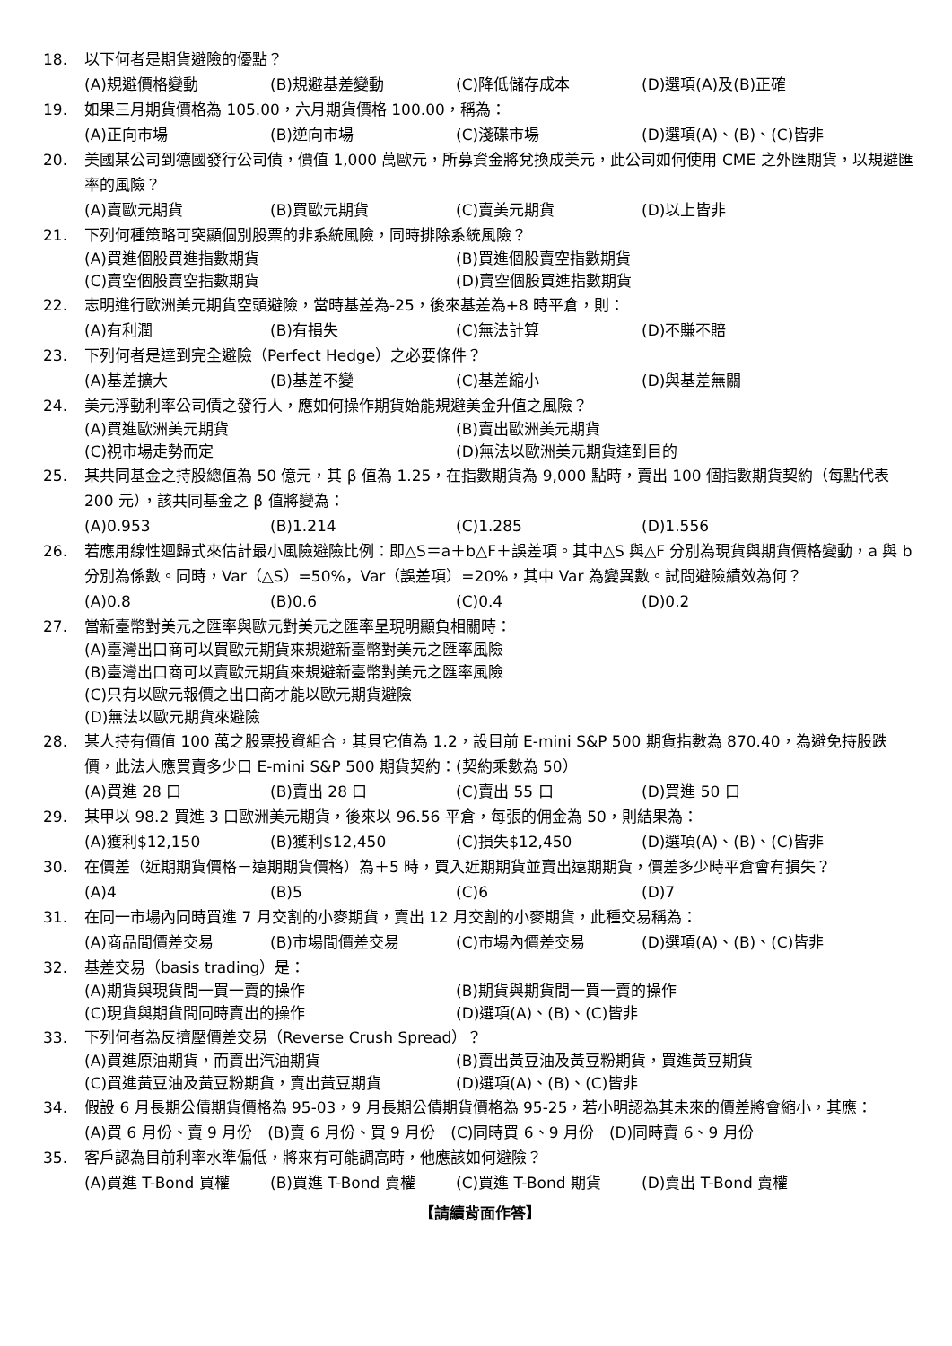18. 以下何者是期貨避險的優點？
(A)規避價格變動 (B)規避基差變動 (C)降低儲存成本 (D)選項(A)及(B)正確
19. 如果三月期貨價格為 105.00，六月期貨價格 100.00，稱為：
(A)正向市場 (B)逆向市場 (C)淺碟市場 (D)選項(A)、(B)、(C)皆非
20. 美國某公司到德國發行公司債，價值 1,000 萬歐元，所募資金將兌換成美元，此公司如何使用 CME 之外匯期貨，以規避匯率的風險？
(A)賣歐元期貨 (B)買歐元期貨 (C)賣美元期貨 (D)以上皆非
21. 下列何種策略可突顯個別股票的非系統風險，同時排除系統風險？
(A)買進個股買進指數期貨 (B)買進個股賣空指數期貨 (C)賣空個股賣空指數期貨 (D)賣空個股買進指數期貨
22. 志明進行歐洲美元期貨空頭避險，當時基差為-25，後來基差為+8 時平倉，則：
(A)有利潤 (B)有損失 (C)無法計算 (D)不賺不賠
23. 下列何者是達到完全避險（Perfect Hedge）之必要條件？
(A)基差擴大 (B)基差不變 (C)基差縮小 (D)與基差無關
24. 美元浮動利率公司債之發行人，應如何操作期貨始能規避美金升值之風險？
(A)買進歐洲美元期貨 (B)賣出歐洲美元期貨 (C)視市場走勢而定 (D)無法以歐洲美元期貨達到目的
25. 某共同基金之持股總值為 50 億元，其 β 值為 1.25，在指數期貨為 9,000 點時，賣出 100 個指數期貨契約（每點代表 200 元），該共同基金之 β 值將變為：
(A)0.953 (B)1.214 (C)1.285 (D)1.556
26. 若應用線性迴歸式來估計最小風險避險比例：即△S＝a＋b△F＋誤差項。其中△S 與△F 分別為現貨與期貨價格變動，a 與 b 分別為係數。同時，Var（△S）=50%，Var（誤差項）=20%，其中 Var 為變異數。試問避險績效為何？
(A)0.8 (B)0.6 (C)0.4 (D)0.2
27. 當新臺幣對美元之匯率與歐元對美元之匯率呈現明顯負相關時：
(A)臺灣出口商可以買歐元期貨來規避新臺幣對美元之匯率風險
(B)臺灣出口商可以賣歐元期貨來規避新臺幣對美元之匯率風險
(C)只有以歐元報價之出口商才能以歐元期貨避險
(D)無法以歐元期貨來避險
28. 某人持有價值 100 萬之股票投資組合，其貝它值為 1.2，設目前 E-mini S&P 500 期貨指數為 870.40，為避免持股跌價，此法人應買賣多少口 E-mini S&P 500 期貨契約：(契約乘數為 50）
(A)買進 28 口 (B)賣出 28 口 (C)賣出 55 口 (D)買進 50 口
29. 某甲以 98.2 買進 3 口歐洲美元期貨，後來以 96.56 平倉，每張的佣金為 50，則結果為：
(A)獲利$12,150 (B)獲利$12,450 (C)損失$12,450 (D)選項(A)、(B)、(C)皆非
30. 在價差（近期期貨價格－遠期期貨價格）為＋5 時，買入近期期貨並賣出遠期期貨，價差多少時平倉會有損失？
(A)4 (B)5 (C)6 (D)7
31. 在同一市場內同時買進 7 月交割的小麥期貨，賣出 12 月交割的小麥期貨，此種交易稱為：
(A)商品間價差交易 (B)市場間價差交易 (C)市場內價差交易 (D)選項(A)、(B)、(C)皆非
32. 基差交易（basis trading）是：
(A)期貨與現貨間一買一賣的操作 (B)期貨與期貨間一買一賣的操作 (C)現貨與期貨間同時賣出的操作 (D)選項(A)、(B)、(C)皆非
33. 下列何者為反擠壓價差交易（Reverse Crush Spread）？
(A)買進原油期貨，而賣出汽油期貨 (B)賣出黃豆油及黃豆粉期貨，買進黃豆期貨 (C)買進黃豆油及黃豆粉期貨，賣出黃豆期貨 (D)選項(A)、(B)、(C)皆非
34. 假設 6 月長期公債期貨價格為 95-03，9 月長期公債期貨價格為 95-25，若小明認為其未來的價差將會縮小，其應：
(A)買 6 月份、賣 9 月份　(B)賣 6 月份、買 9 月份　(C)同時買 6、9 月份　(D)同時賣 6、9 月份
35. 客戶認為目前利率水準偏低，將來有可能調高時，他應該如何避險？
(A)買進 T-Bond 買權 (B)買進 T-Bond 賣權 (C)買進 T-Bond 期貨 (D)賣出 T-Bond 賣權
【請續背面作答】